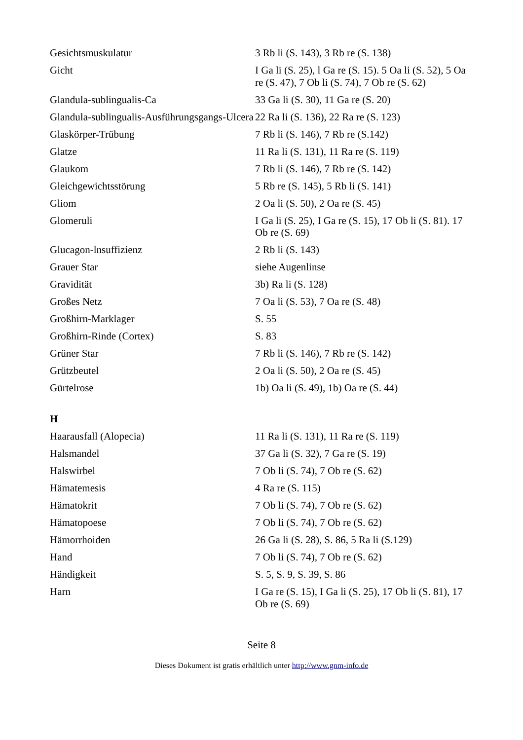| Gesichtsmuskulatur | 3 Rb li (S. 143), 3 Rb re (S. 138) |
| Gicht | I Ga li (S. 25), l Ga re (S. 15). 5 Oa li (S. 52), 5 Oa re (S. 47), 7 Ob li (S. 74), 7 Ob re (S. 62) |
| Glandula-sublingualis-Ca | 33 Ga li (S. 30), 11 Ga re (S. 20) |
| Glandula-sublingualis-Ausführungsgangs-Ulcera | 22 Ra li (S. 136), 22 Ra re (S. 123) |
| Glaskörper-Trübung | 7 Rb li (S. 146), 7 Rb re (S.142) |
| Glatze | 11 Ra li (S. 131), 11 Ra re (S. 119) |
| Glaukom | 7 Rb li (S. 146), 7 Rb re (S. 142) |
| Gleichgewichtsstörung | 5 Rb re (S. 145), 5 Rb li (S. 141) |
| Gliom | 2 Oa li (S. 50), 2 Oa re (S. 45) |
| Glomeruli | I Ga li (S. 25), I Ga re (S. 15), 17 Ob li (S. 81). 17 Ob re (S. 69) |
| Glucagon-lnsuffizienz | 2 Rb li (S. 143) |
| Grauer Star | siehe Augenlinse |
| Gravidität | 3b) Ra li (S. 128) |
| Großes Netz | 7 Oa li (S. 53), 7 Oa re (S. 48) |
| Großhirn-Marklager | S. 55 |
| Großhirn-Rinde (Cortex) | S. 83 |
| Grüner Star | 7 Rb li (S. 146), 7 Rb re (S. 142) |
| Grützbeutel | 2 Oa li (S. 50), 2 Oa re (S. 45) |
| Gürtelrose | 1b) Oa li (S. 49), 1b) Oa re (S. 44) |
| H | |
| Haarausfall (Alopecia) | 11 Ra li (S. 131), 11 Ra re (S. 119) |
| Halsmandel | 37 Ga li (S. 32), 7 Ga re (S. 19) |
| Halswirbel | 7 Ob li (S. 74), 7 Ob re (S. 62) |
| Hämatemesis | 4 Ra re (S. 115) |
| Hämatokrit | 7 Ob li (S. 74), 7 Ob re (S. 62) |
| Hämatopoese | 7 Ob li (S. 74), 7 Ob re (S. 62) |
| Hämorrhoiden | 26 Ga li (S. 28), S. 86, 5 Ra li (S.129) |
| Hand | 7 Ob li (S. 74), 7 Ob re (S. 62) |
| Händigkeit | S. 5, S. 9, S. 39, S. 86 |
| Harn | I Ga re (S. 15), I Ga li (S. 25), 17 Ob li (S. 81), 17 Ob re (S. 69) |
Seite 8
Dieses Dokument ist gratis erhältlich unter http://www.gnm-info.de